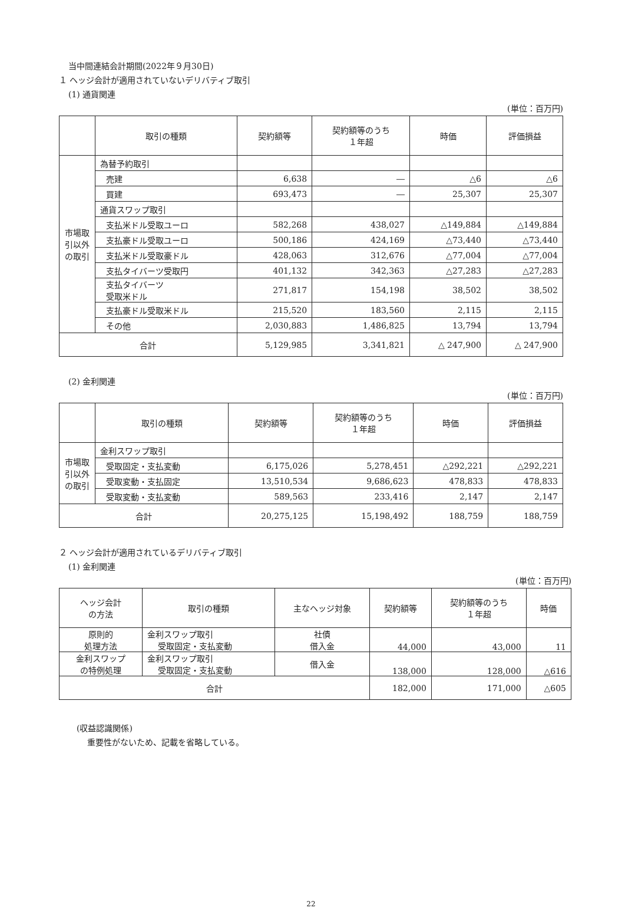当中間連結会計期間(2022年９月30日)
１ ヘッジ会計が適用されていないデリバティブ取引
(1) 通貨関連
(単位：百万円)
| | 取引の種類 | 契約額等 | 契約額等のうち １年超 | 時価 | 評価損益 |
| --- | --- | --- | --- | --- | --- |
| 市場取 引以外 の取引 | 為替予約取引 | | | | |
| | 売建 | 6,638 | ― | △6 | △6 |
| | 買建 | 693,473 | ― | 25,307 | 25,307 |
| | 通貨スワップ取引 | | | | |
| | 支払米ドル受取ユーロ | 582,268 | 438,027 | △149,884 | △149,884 |
| | 支払豪ドル受取ユーロ | 500,186 | 424,169 | △73,440 | △73,440 |
| | 支払米ドル受取豪ドル | 428,063 | 312,676 | △77,004 | △77,004 |
| | 支払タイバーツ受取円 | 401,132 | 342,363 | △27,283 | △27,283 |
| | 支払タイバーツ 受取米ドル | 271,817 | 154,198 | 38,502 | 38,502 |
| | 支払豪ドル受取米ドル | 215,520 | 183,560 | 2,115 | 2,115 |
| | その他 | 2,030,883 | 1,486,825 | 13,794 | 13,794 |
| 合計 | | 5,129,985 | 3,341,821 | △ 247,900 | △ 247,900 |
(2) 金利関連
(単位：百万円)
| | 取引の種類 | 契約額等 | 契約額等のうち １年超 | 時価 | 評価損益 |
| --- | --- | --- | --- | --- | --- |
| 市場取 引以外 の取引 | 金利スワップ取引 | | | | |
| | 受取固定・支払変動 | 6,175,026 | 5,278,451 | △292,221 | △292,221 |
| | 受取変動・支払固定 | 13,510,534 | 9,686,623 | 478,833 | 478,833 |
| | 受取変動・支払変動 | 589,563 | 233,416 | 2,147 | 2,147 |
| 合計 | | 20,275,125 | 15,198,492 | 188,759 | 188,759 |
２ ヘッジ会計が適用されているデリバティブ取引
(1) 金利関連
(単位：百万円)
| ヘッジ会計 の方法 | 取引の種類 | 主なヘッジ対象 | 契約額等 | 契約額等のうち １年超 | 時価 |
| --- | --- | --- | --- | --- | --- |
| 原則的 処理方法 | 金利スワップ取引 受取固定・支払変動 | 社債 借入金 | 44,000 | 43,000 | 11 |
| 金利スワップ の特例処理 | 金利スワップ取引 受取固定・支払変動 | 借入金 | 138,000 | 128,000 | △616 |
| 合計 | | | 182,000 | 171,000 | △605 |
(収益認識関係)
重要性がないため、記載を省略している。
22